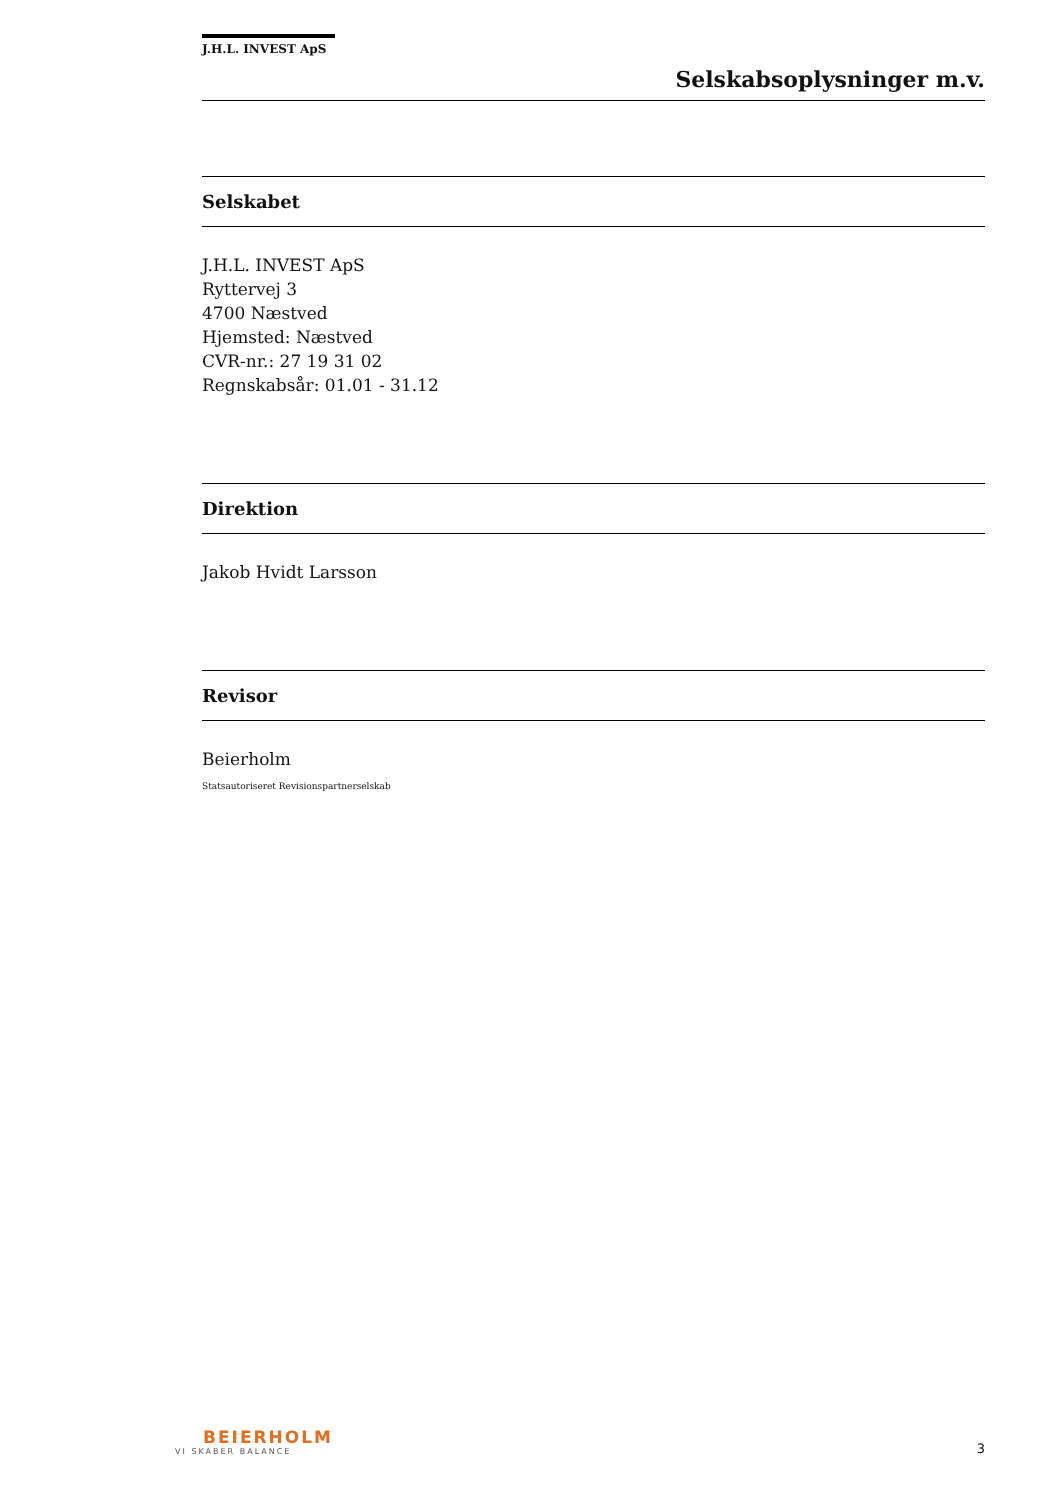J.H.L. INVEST ApS
Selskabsoplysninger m.v.
Selskabet
J.H.L. INVEST ApS
Ryttervej 3
4700 Næstved
Hjemsted: Næstved
CVR-nr.: 27 19 31 02
Regnskabsår: 01.01 - 31.12
Direktion
Jakob Hvidt Larsson
Revisor
Beierholm
Statsautoriseret Revisionspartnerselskab
BEIERHOLM
VI SKABER BALANCE
3